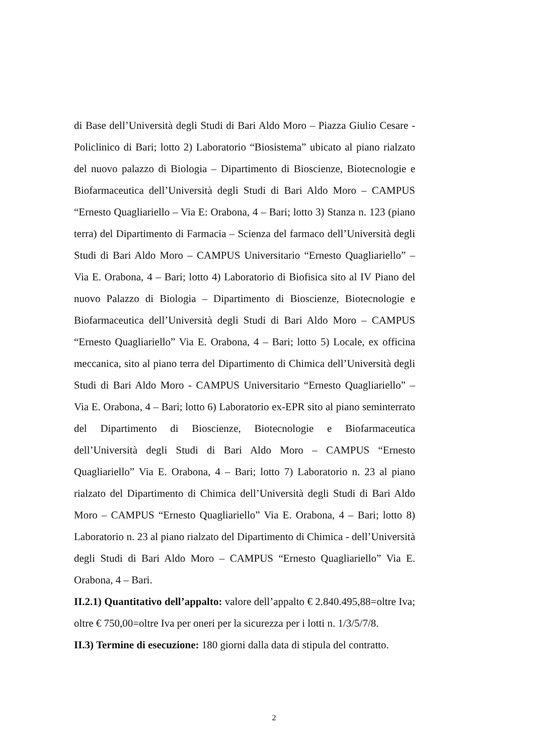di Base dell’Università degli Studi di Bari Aldo Moro – Piazza Giulio Cesare - Policlinico di Bari; lotto 2) Laboratorio “Biosistema” ubicato al piano rialzato del nuovo palazzo di Biologia – Dipartimento di Bioscienze, Biotecnologie e Biofarmaceutica dell’Università degli Studi di Bari Aldo Moro – CAMPUS “Ernesto Quagliariello – Via E: Orabona, 4 – Bari; lotto 3) Stanza n. 123 (piano terra) del Dipartimento di Farmacia – Scienza del farmaco dell’Università degli Studi di Bari Aldo Moro – CAMPUS Universitario “Ernesto Quagliariello” – Via E. Orabona, 4 – Bari; lotto 4) Laboratorio di Biofisica sito al IV Piano del nuovo Palazzo di Biologia – Dipartimento di Bioscienze, Biotecnologie e Biofarmaceutica dell’Università degli Studi di Bari Aldo Moro – CAMPUS “Ernesto Quagliariello” Via E. Orabona, 4 – Bari; lotto 5) Locale, ex officina meccanica, sito al piano terra del Dipartimento di Chimica dell’Università degli Studi di Bari Aldo Moro - CAMPUS Universitario “Ernesto Quagliariello” – Via E. Orabona, 4 – Bari; lotto 6) Laboratorio ex-EPR sito al piano seminterrato del Dipartimento di Bioscienze, Biotecnologie e Biofarmaceutica dell’Università degli Studi di Bari Aldo Moro – CAMPUS “Ernesto Quagliariello” Via E. Orabona, 4 – Bari; lotto 7) Laboratorio n. 23 al piano rialzato del Dipartimento di Chimica dell’Università degli Studi di Bari Aldo Moro – CAMPUS “Ernesto Quagliariello” Via E. Orabona, 4 – Bari; lotto 8) Laboratorio n. 23 al piano rialzato del Dipartimento di Chimica - dell’Università degli Studi di Bari Aldo Moro – CAMPUS “Ernesto Quagliariello” Via E. Orabona, 4 – Bari.
II.2.1) Quantitativo dell’appalto: valore dell’appalto € 2.840.495,88=oltre Iva; oltre € 750,00=oltre Iva per oneri per la sicurezza per i lotti n. 1/3/5/7/8.
II.3) Termine di esecuzione: 180 giorni dalla data di stipula del contratto.
2